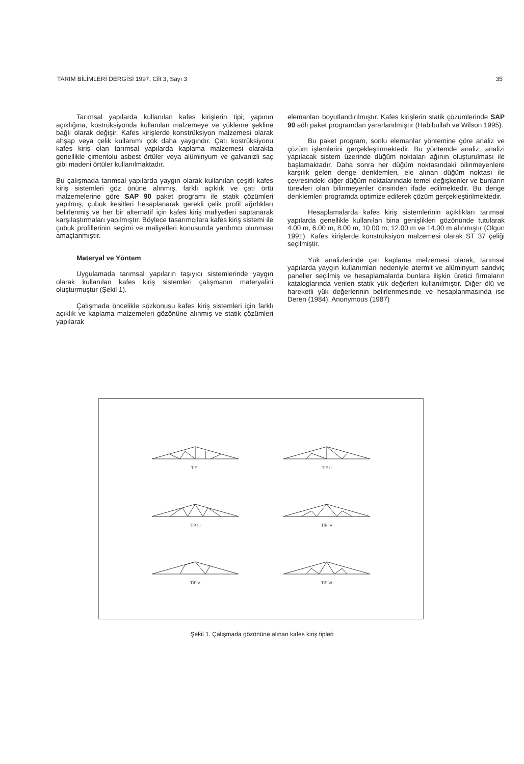TARIM BİLİMLERİ DERGİSİ 1997, Cilt 3, Sayı 3 35
Tarımsal yapılarda kullanılan kafes kirişlerin tipi; yapının açıklığına, kostrüksiyonda kullanılan malzemeye ve yükleme şekline bağlı olarak değişir. Kafes kirişlerde konstrüksiyon malzemesi olarak ahşap veya çelik kullanımı çok daha yaygındır. Çatı kostrüksiyonu kafes kiriş olan tarımsal yapılarda kaplama malzemesi olarakta genellikle çimentolu asbest örtüler veya alüminyum ve galvanizli saç gibi madeni örtüler kullanılmaktadır.
Bu çalışmada tarımsal yapılarda yaygın olarak kullanılan çeşitli kafes kiriş sistemleri göz önüne alınmış, farklı açıklık ve çatı örtü malzemelerine göre SAP 90 paket programı ile statik çözümleri yapılmış, çubuk kesitleri hesaplanarak gerekli çelik profil ağırlıkları belirlenmiş ve her bir alternatif için kafes kiriş maliyetleri saptanarak karşılaştırmaları yapılmıştır. Böylece tasarımcılara kafes kiriş sistemi ile çubuk profillerinin seçimi ve maliyetleri konusunda yardımcı olunması amaçlanmıştır.
Materyal ve Yöntem
Uygulamada tarımsal yapıların taşıyıcı sistemlerinde yaygın olarak kullanılan kafes kiriş sistemleri çalışmanın materyalini oluşturmuştur (Şekil 1).
Çalışmada öncelikle sözkonusu kafes kiriş sistemleri için farklı açıklık ve kaplama malzemeleri gözönüne alınmış ve statik çözümleri yapılarak
elemanları boyutlandırılmıştır. Kafes kirişlerin statik çözümlerinde SAP 90 adlı paket programdan yararlanılmıştır (Habibullah ve Wilson 1995).
Bu paket program, sonlu elemanlar yöntemine göre analiz ve çözüm işlemlerini gerçekleştirmektedir. Bu yöntemde analiz, analizi yapılacak sistem üzerinde düğüm noktaları ağının oluşturulması ile başlamaktadır. Daha sonra her düğüm noktasındaki bilinmeyenlere karşılık gelen denge denklemleri, ele alınan düğüm noktası ile çevresindeki diğer düğüm noktalarındaki temel değişkenler ve bunların türevleri olan bilinmeyenler cinsinden ifade edilmektedir. Bu denge denklemleri programda optimize edilerek çözüm gerçekleştirilmektedir.
Hesaplamalarda kafes kiriş sistemlerinin açıklıkları tarımsal yapılarda genellikle kullanılan bina genişlikleri gözönünde tutularak 4.00 m, 6.00 m, 8.00 m, 10.00 m, 12.00 m ve 14.00 m alınmıştır (Olgun 1991). Kafes kirişlerde konstrüksiyon malzemesi olarak ST 37 çeliği seçilmiştir.
Yük analizlerinde çatı kaplama melzemesi olarak, tarımsal yapılarda yaygın kullanımları nedeniyle atermit ve alüminyum sandviç paneller seçilmiş ve hesaplamalarda bunlara ilişkin üretici firmaların kataloglarında verilen statik yük değerleri kullanılmıştır. Diğer ölü ve hareketli yük değerlerinin belirlenmesinde ve hesaplanmasında ise Deren (1984), Anonymous (1987)
TİP I
TİP II
TİP III
TİP IV
TİP V
TİP VI
Şekil 1. Çalışmada gözönüne alınan kafes kiriş tipleri